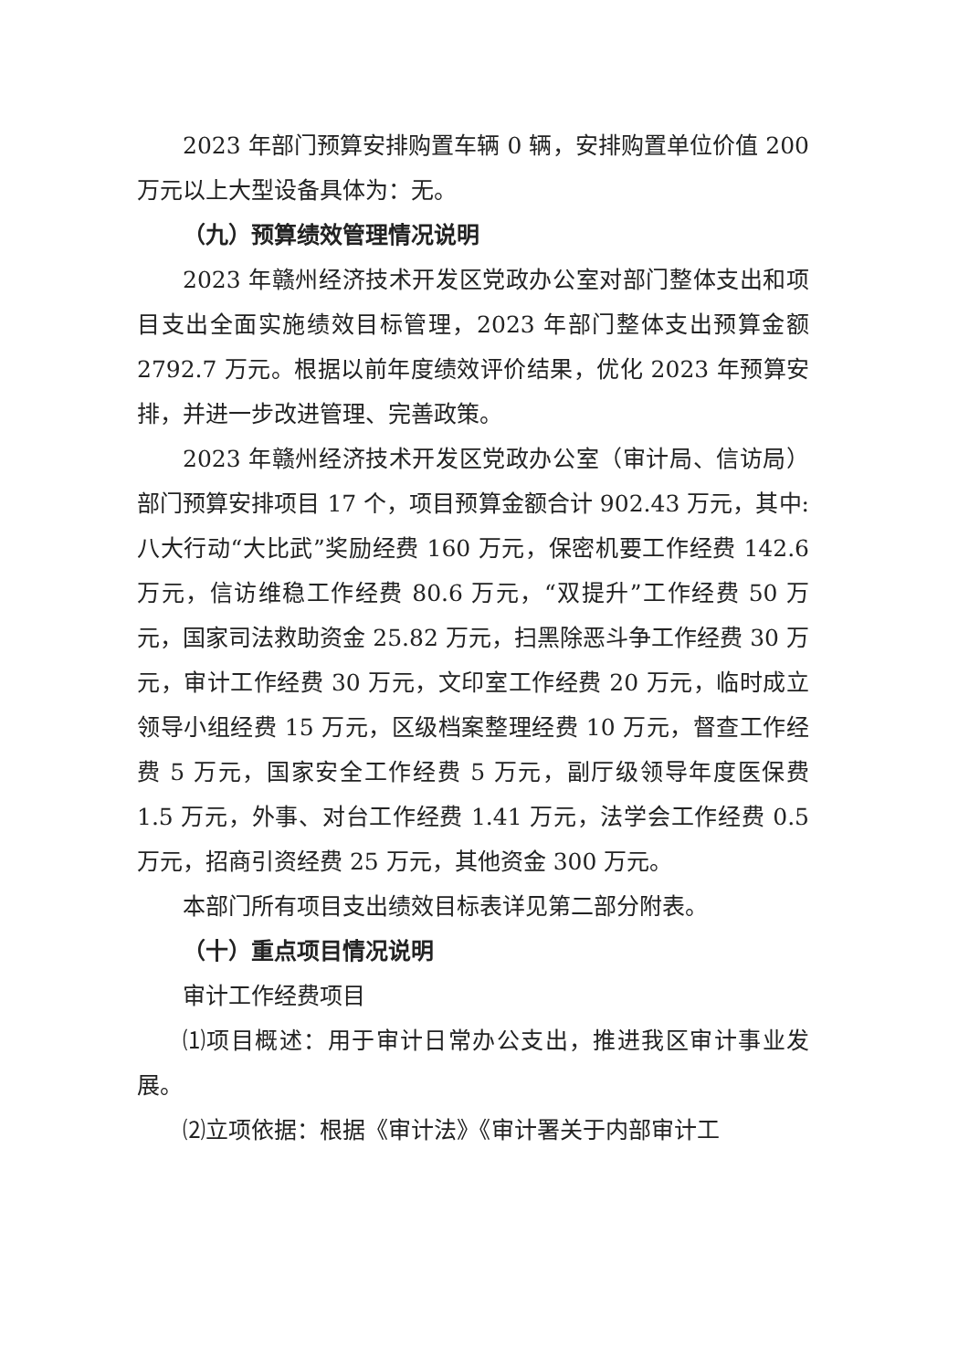2023 年部门预算安排购置车辆 0 辆，安排购置单位价值 200 万元以上大型设备具体为：无。
（九）预算绩效管理情况说明
2023 年赣州经济技术开发区党政办公室对部门整体支出和项目支出全面实施绩效目标管理，2023 年部门整体支出预算金额 2792.7 万元。根据以前年度绩效评价结果，优化 2023 年预算安排，并进一步改进管理、完善政策。
2023 年赣州经济技术开发区党政办公室（审计局、信访局）部门预算安排项目 17 个，项目预算金额合计 902.43 万元，其中:八大行动“大比武”奖励经费 160 万元，保密机要工作经费 142.6 万元，信访维稳工作经费 80.6 万元，“双提升”工作经费 50 万元，国家司法救助资金 25.82 万元，扫黑除恶斗争工作经费 30 万元，审计工作经费 30 万元，文印室工作经费 20 万元，临时成立领导小组经费 15 万元，区级档案整理经费 10 万元，督查工作经费 5 万元，国家安全工作经费 5 万元，副厅级领导年度医保费 1.5 万元，外事、对台工作经费 1.41 万元，法学会工作经费 0.5 万元，招商引资经费 25 万元，其他资金 300 万元。
本部门所有项目支出绩效目标表详见第二部分附表。
（十）重点项目情况说明
审计工作经费项目
⑴项目概述：用于审计日常办公支出，推进我区审计事业发展。
⑵立项依据：根据《审计法》《审计署关于内部审计工